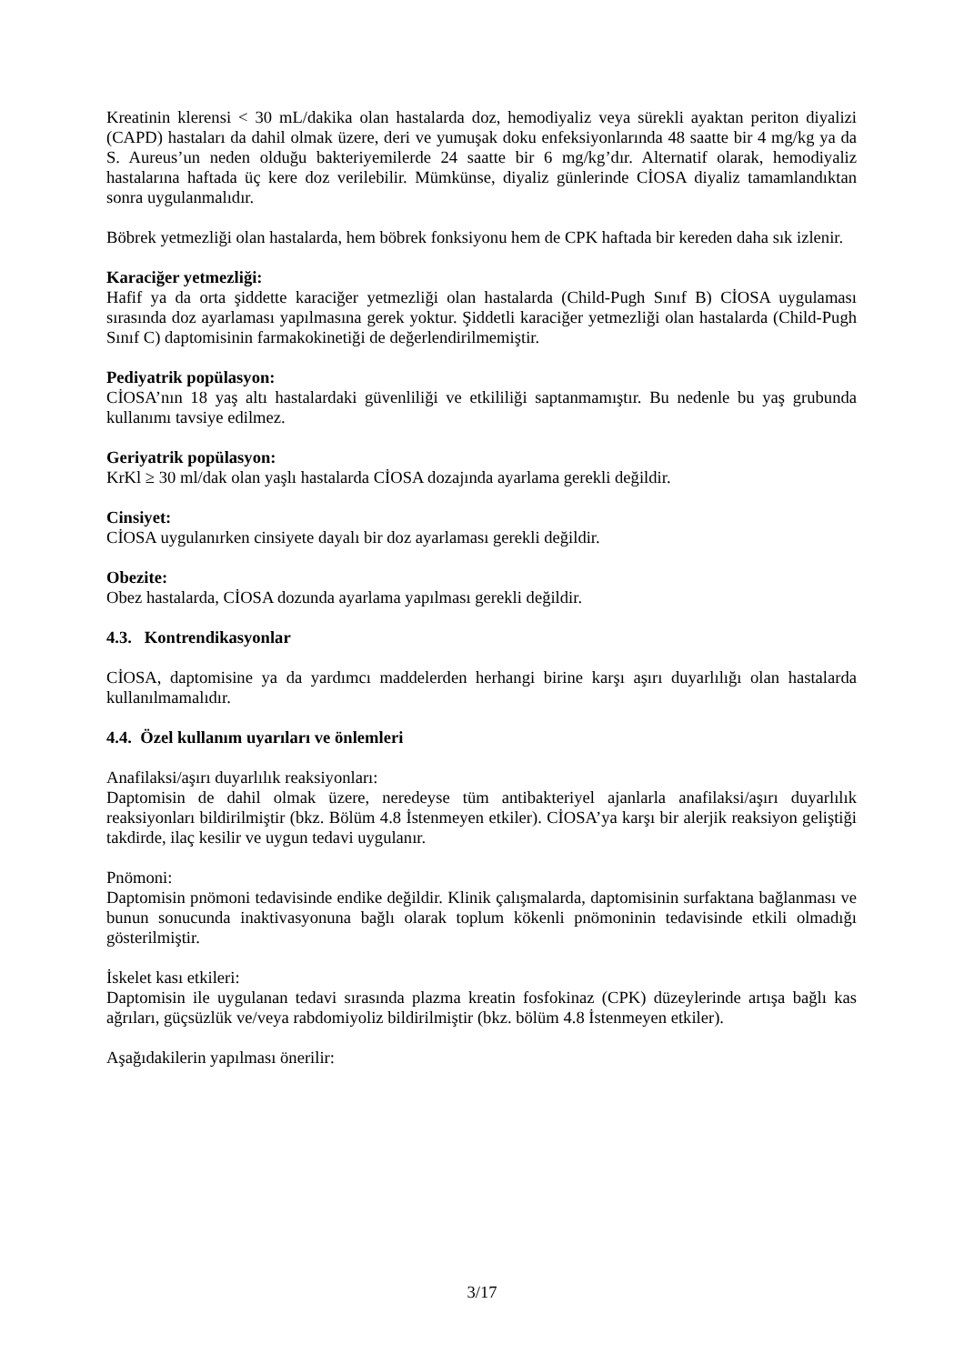Kreatinin klerensi < 30 mL/dakika olan hastalarda doz, hemodiyaliz veya sürekli ayaktan periton diyalizi (CAPD) hastaları da dahil olmak üzere, deri ve yumuşak doku enfeksiyonlarında 48 saatte bir 4 mg/kg ya da S. Aureus’un neden olduğu bakteriyemilerde 24 saatte bir 6 mg/kg’dır. Alternatif olarak, hemodiyaliz hastalarına haftada üç kere doz verilebilir. Mümkünse, diyaliz günlerinde CİOSA diyaliz tamamlandıktan sonra uygulanmalıdır.
Böbrek yetmezliği olan hastalarda, hem böbrek fonksiyonu hem de CPK haftada bir kereden daha sık izlenir.
Karaciğer yetmezliği:
Hafif ya da orta şiddette karaciğer yetmezliği olan hastalarda (Child-Pugh Sınıf B) CİOSA uygulaması sırasında doz ayarlaması yapılmasına gerek yoktur. Şiddetli karaciğer yetmezliği olan hastalarda (Child-Pugh Sınıf C) daptomisinin farmakokinetiği de değerlendirilmemiştir.
Pediyatrik popülasyon:
CİOSA’nın 18 yaş altı hastalardaki güvenliliği ve etkililiği saptanmamıştır. Bu nedenle bu yaş grubunda kullanımı tavsiye edilmez.
Geriyatrik popülasyon:
KrKl ≥ 30 ml/dak olan yaşlı hastalarda CİOSA dozajında ayarlama gerekli değildir.
Cinsiyet:
CİOSA uygulanırken cinsiyete dayalı bir doz ayarlaması gerekli değildir.
Obezite:
Obez hastalarda, CİOSA dozunda ayarlama yapılması gerekli değildir.
4.3. Kontrendikasyonlar
CİOSA, daptomisine ya da yardımcı maddelerden herhangi birine karşı aşırı duyarlılığı olan hastalarda kullanılmamalıdır.
4.4. Özel kullanım uyarıları ve önlemleri
Anafilaksi/aşırı duyarlılık reaksiyonları:
Daptomisin de dahil olmak üzere, neredeyse tüm antibakteriyel ajanlarla anafilaksi/aşırı duyarlılık reaksiyonları bildirilmiştir (bkz. Bölüm 4.8 İstenmeyen etkiler). CİOSA’ya karşı bir alerjik reaksiyon geliştiği takdirde, ilaç kesilir ve uygun tedavi uygulanır.
Pnömoni:
Daptomisin pnömoni tedavisinde endike değildir. Klinik çalışmalarda, daptomisinin surfaktana bağlanması ve bunun sonucunda inaktivasyonuna bağlı olarak toplum kökenli pnömoninin tedavisinde etkili olmadığı gösterilmiştir.
İskelet kası etkileri:
Daptomisin ile uygulanan tedavi sırasında plazma kreatin fosfokinaz (CPK) düzeylerinde artışa bağlı kas ağrıları, güçsüzlük ve/veya rabdomiyoliz bildirilmiştir (bkz. bölüm 4.8 İstenmeyen etkiler).
Aşağıdakilerin yapılması önerilir:
3/17